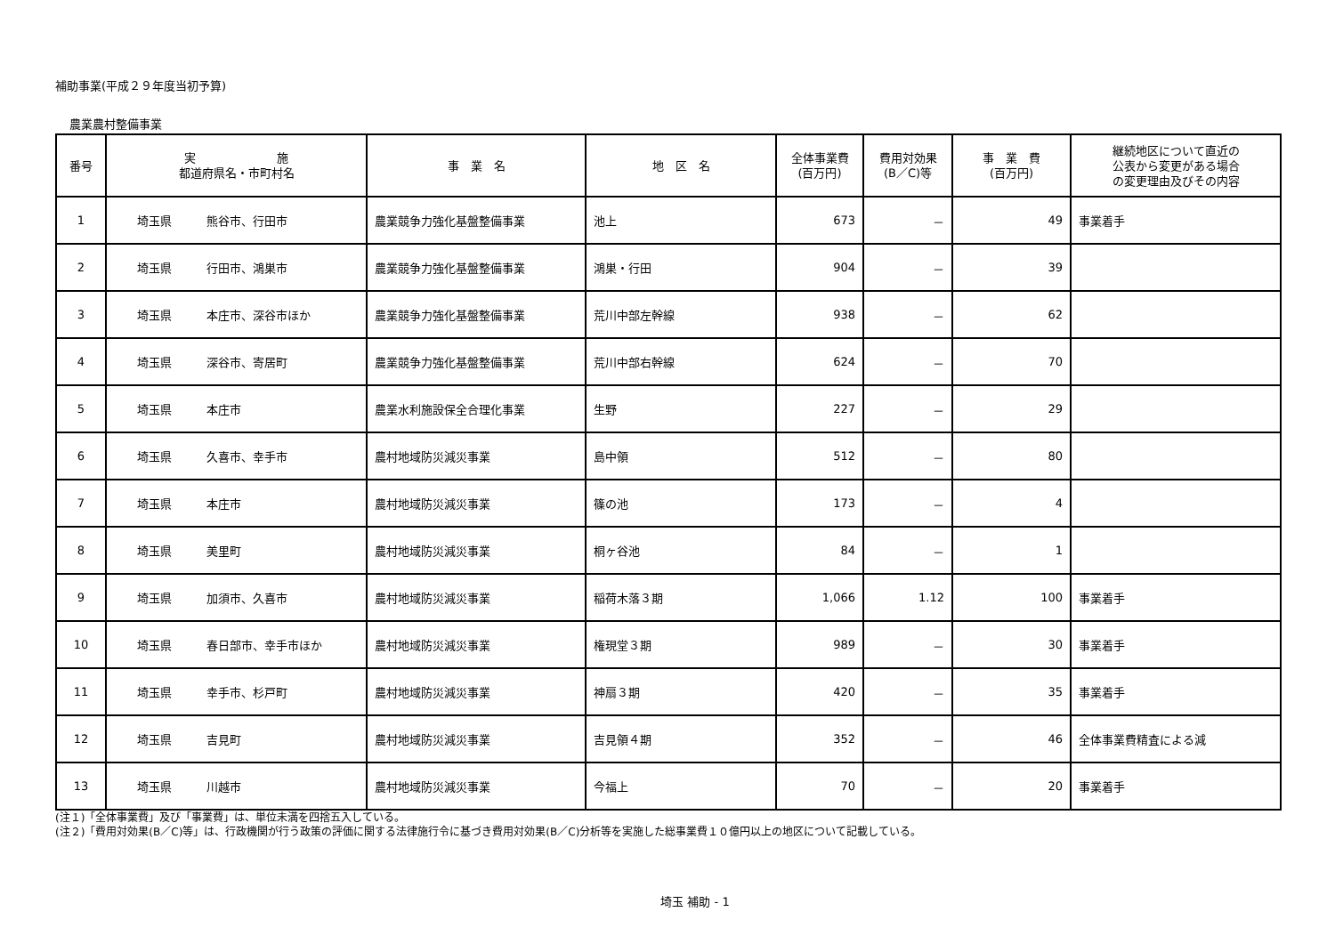補助事業(平成２９年度当初予算)
農業農村整備事業
| 番号 | 実 施 都道府県名・市町村名 | 事 業 名 | 地 区 名 | 全体事業費 (百万円) | 費用対効果 (B／C)等 | 事 業 費 (百万円) | 継続地区について直近の 公表から変更がある場合 の変更理由及びその内容 |
| --- | --- | --- | --- | --- | --- | --- | --- |
| 1 | 埼玉県 熊谷市、行田市 | 農業競争力強化基盤整備事業 | 池上 | 673 | － | 49 | 事業着手 |
| 2 | 埼玉県 行田市、鴻巣市 | 農業競争力強化基盤整備事業 | 鴻巣・行田 | 904 | － | 39 | |
| 3 | 埼玉県 本庄市、深谷市ほか | 農業競争力強化基盤整備事業 | 荒川中部左幹線 | 938 | － | 62 | |
| 4 | 埼玉県 深谷市、寄居町 | 農業競争力強化基盤整備事業 | 荒川中部右幹線 | 624 | － | 70 | |
| 5 | 埼玉県 本庄市 | 農業水利施設保全合理化事業 | 生野 | 227 | － | 29 | |
| 6 | 埼玉県 久喜市、幸手市 | 農村地域防災減災事業 | 島中領 | 512 | － | 80 | |
| 7 | 埼玉県 本庄市 | 農村地域防災減災事業 | 篠の池 | 173 | － | 4 | |
| 8 | 埼玉県 美里町 | 農村地域防災減災事業 | 桐ヶ谷池 | 84 | － | 1 | |
| 9 | 埼玉県 加須市、久喜市 | 農村地域防災減災事業 | 稲荷木落３期 | 1,066 | 1.12 | 100 | 事業着手 |
| 10 | 埼玉県 春日部市、幸手市ほか | 農村地域防災減災事業 | 権現堂３期 | 989 | － | 30 | 事業着手 |
| 11 | 埼玉県 幸手市、杉戸町 | 農村地域防災減災事業 | 神扇３期 | 420 | － | 35 | 事業着手 |
| 12 | 埼玉県 吉見町 | 農村地域防災減災事業 | 吉見領４期 | 352 | － | 46 | 全体事業費精査による減 |
| 13 | 埼玉県 川越市 | 農村地域防災減災事業 | 今福上 | 70 | － | 20 | 事業着手 |
(注１)「全体事業費」及び「事業費」は、単位未満を四捨五入している。
(注２)「費用対効果(B／C)等」は、行政機関が行う政策の評価に関する法律施行令に基づき費用対効果(B／C)分析等を実施した総事業費１０億円以上の地区について記載している。
埼玉 補助 - 1